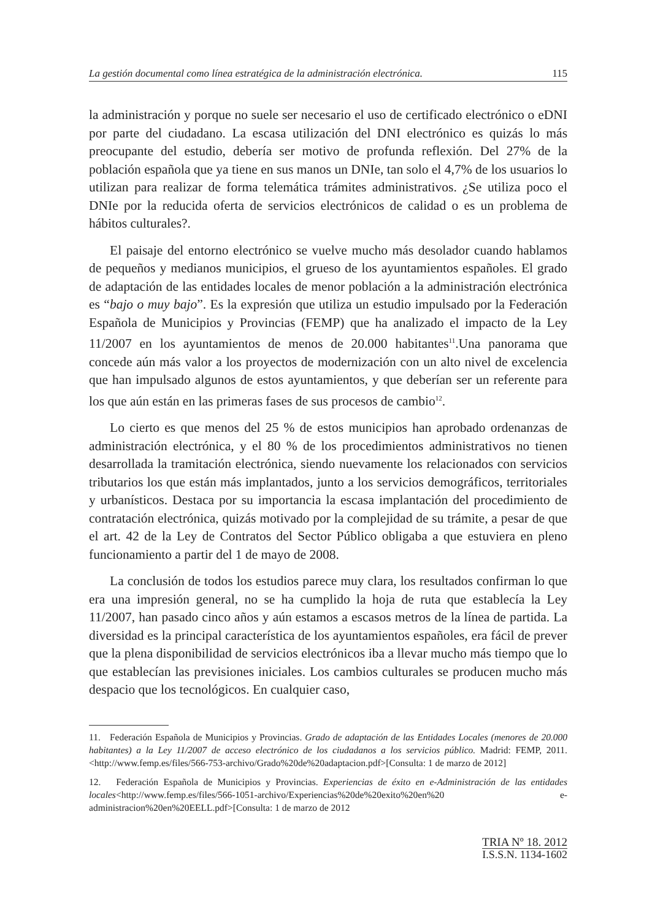La gestión documental como línea estratégica de la administración electrónica. 115
la administración y porque no suele ser necesario el uso de certificado electrónico o eDNI por parte del ciudadano. La escasa utilización del DNI electrónico es quizás lo más preocupante del estudio, debería ser motivo de profunda reflexión. Del 27% de la población española que ya tiene en sus manos un DNIe, tan solo el 4,7% de los usuarios lo utilizan para realizar de forma telemática trámites administrativos. ¿Se utiliza poco el DNIe por la reducida oferta de servicios electrónicos de calidad o es un problema de hábitos culturales?.
El paisaje del entorno electrónico se vuelve mucho más desolador cuando hablamos de pequeños y medianos municipios, el grueso de los ayuntamientos españoles. El grado de adaptación de las entidades locales de menor población a la administración electrónica es “bajo o muy bajo”. Es la expresión que utiliza un estudio impulsado por la Federación Española de Municipios y Provincias (FEMP) que ha analizado el impacto de la Ley 11/2007 en los ayuntamientos de menos de 20.000 habitantes<sup>11</sup>.Una panorama que concede aún más valor a los proyectos de modernización con un alto nivel de excelencia que han impulsado algunos de estos ayuntamientos, y que deberían ser un referente para los que aún están en las primeras fases de sus procesos de cambio<sup>12</sup>.
Lo cierto es que menos del 25 % de estos municipios han aprobado ordenanzas de administración electrónica, y el 80 % de los procedimientos administrativos no tienen desarrollada la tramitación electrónica, siendo nuevamente los relacionados con servicios tributarios los que están más implantados, junto a los servicios demográficos, territoriales y urbanísticos. Destaca por su importancia la escasa implantación del procedimiento de contratación electrónica, quizás motivado por la complejidad de su trámite, a pesar de que el art. 42 de la Ley de Contratos del Sector Público obligaba a que estuviera en pleno funcionamiento a partir del 1 de mayo de 2008.
La conclusión de todos los estudios parece muy clara, los resultados confirman lo que era una impresión general, no se ha cumplido la hoja de ruta que establecía la Ley 11/2007, han pasado cinco años y aún estamos a escasos metros de la línea de partida. La diversidad es la principal característica de los ayuntamientos españoles, era fácil de prever que la plena disponibilidad de servicios electrónicos iba a llevar mucho más tiempo que lo que establecían las previsiones iniciales. Los cambios culturales se producen mucho más despacio que los tecnológicos. En cualquier caso,
11. Federación Española de Municipios y Provincias. Grado de adaptación de las Entidades Locales (menores de 20.000 habitantes) a la Ley 11/2007 de acceso electrónico de los ciudadanos a los servicios público. Madrid: FEMP, 2011. <http://www.femp.es/files/566-753-archivo/Grado%20de%20adaptacion.pdf>[Consulta: 1 de marzo de 2012]
12. Federación Española de Municipios y Provincias. Experiencias de éxito en e-Administración de las entidades locales<http://www.femp.es/files/566-1051-archivo/Experiencias%20de%20exito%20en%20 e-administracion%20en%20EELL.pdf>[Consulta: 1 de marzo de 2012
TRIA Nº 18. 2012
I.S.S.N. 1134-1602